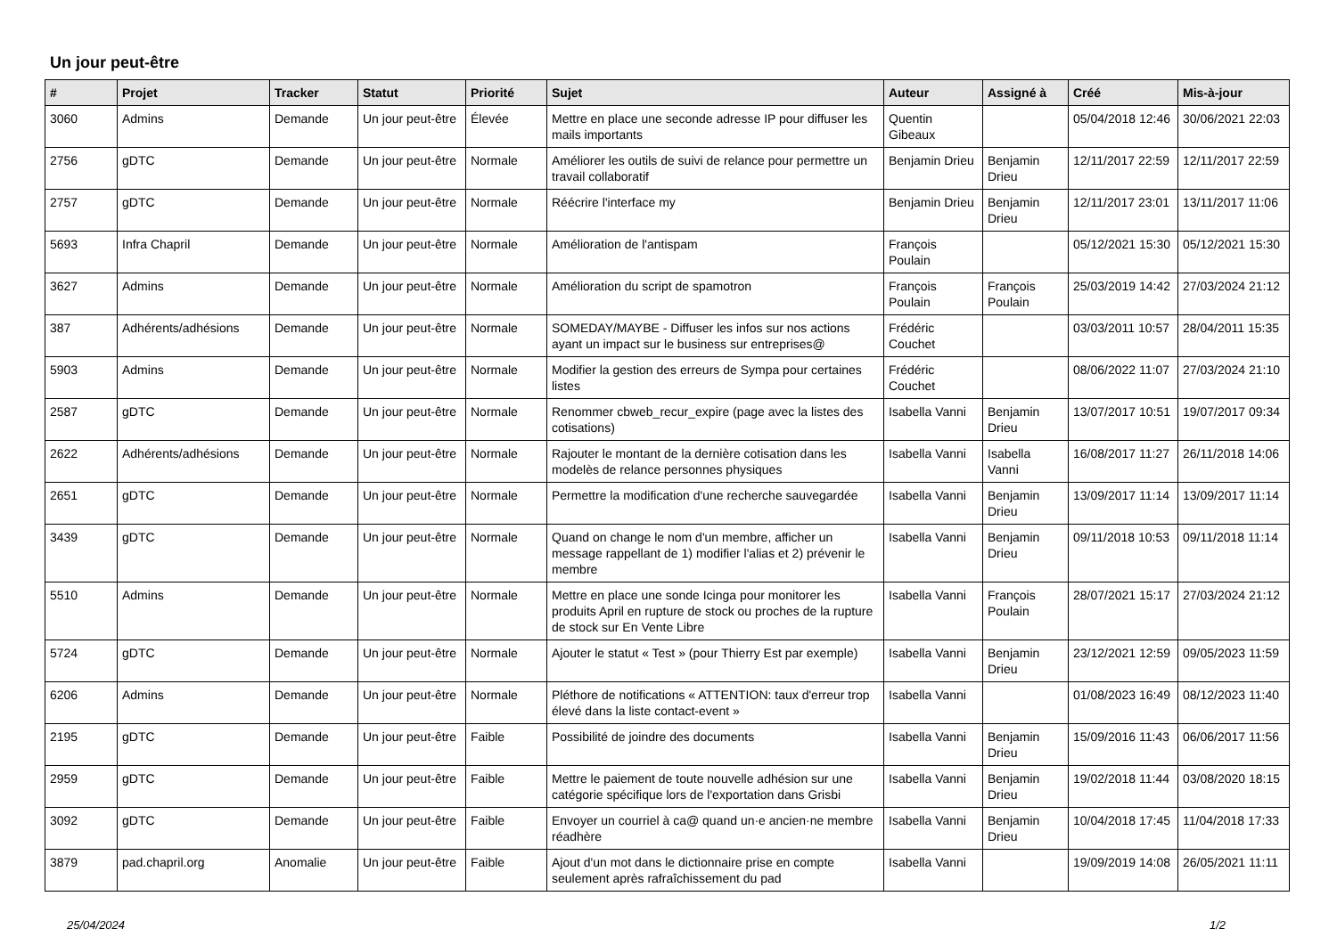Un jour peut-être
| # | Projet | Tracker | Statut | Priorité | Sujet | Auteur | Assigné à | Créé | Mis-à-jour |
| --- | --- | --- | --- | --- | --- | --- | --- | --- | --- |
| 3060 | Admins | Demande | Un jour peut-être | Élevée | Mettre en place une seconde adresse IP pour diffuser les mails importants | Quentin Gibeaux | | 05/04/2018 12:46 | 30/06/2021 22:03 |
| 2756 | gDTC | Demande | Un jour peut-être | Normale | Améliorer les outils de suivi de relance pour permettre un travail collaboratif | Benjamin Drieu | Benjamin Drieu | 12/11/2017 22:59 | 12/11/2017 22:59 |
| 2757 | gDTC | Demande | Un jour peut-être | Normale | Réécrire l'interface my | Benjamin Drieu | Benjamin Drieu | 12/11/2017 23:01 | 13/11/2017 11:06 |
| 5693 | Infra Chapril | Demande | Un jour peut-être | Normale | Amélioration de l'antispam | François Poulain | | 05/12/2021 15:30 | 05/12/2021 15:30 |
| 3627 | Admins | Demande | Un jour peut-être | Normale | Amélioration du script de spamotron | François Poulain | François Poulain | 25/03/2019 14:42 | 27/03/2024 21:12 |
| 387 | Adhérents/adhésions | Demande | Un jour peut-être | Normale | SOMEDAY/MAYBE - Diffuser les infos sur nos actions ayant un impact sur le business sur entreprises@ | Frédéric Couchet | | 03/03/2011 10:57 | 28/04/2011 15:35 |
| 5903 | Admins | Demande | Un jour peut-être | Normale | Modifier la gestion des erreurs de Sympa pour certaines listes | Frédéric Couchet | | 08/06/2022 11:07 | 27/03/2024 21:10 |
| 2587 | gDTC | Demande | Un jour peut-être | Normale | Renommer cbweb_recur_expire (page avec la listes des cotisations) | Isabella Vanni | Benjamin Drieu | 13/07/2017 10:51 | 19/07/2017 09:34 |
| 2622 | Adhérents/adhésions | Demande | Un jour peut-être | Normale | Rajouter le montant de la dernière cotisation dans les modelès de relance personnes physiques | Isabella Vanni | Isabella Vanni | 16/08/2017 11:27 | 26/11/2018 14:06 |
| 2651 | gDTC | Demande | Un jour peut-être | Normale | Permettre la modification d'une recherche sauvegardée | Isabella Vanni | Benjamin Drieu | 13/09/2017 11:14 | 13/09/2017 11:14 |
| 3439 | gDTC | Demande | Un jour peut-être | Normale | Quand on change le nom d'un membre, afficher un message rappellant de 1) modifier l'alias et 2) prévenir le membre | Isabella Vanni | Benjamin Drieu | 09/11/2018 10:53 | 09/11/2018 11:14 |
| 5510 | Admins | Demande | Un jour peut-être | Normale | Mettre en place une sonde Icinga pour monitorer les produits April en rupture de stock ou proches de la rupture de stock sur En Vente Libre | Isabella Vanni | François Poulain | 28/07/2021 15:17 | 27/03/2024 21:12 |
| 5724 | gDTC | Demande | Un jour peut-être | Normale | Ajouter le statut « Test » (pour Thierry Est par exemple) | Isabella Vanni | Benjamin Drieu | 23/12/2021 12:59 | 09/05/2023 11:59 |
| 6206 | Admins | Demande | Un jour peut-être | Normale | Pléthore de notifications « ATTENTION: taux d'erreur trop élevé dans la liste contact-event » | Isabella Vanni | | 01/08/2023 16:49 | 08/12/2023 11:40 |
| 2195 | gDTC | Demande | Un jour peut-être | Faible | Possibilité de joindre des documents | Isabella Vanni | Benjamin Drieu | 15/09/2016 11:43 | 06/06/2017 11:56 |
| 2959 | gDTC | Demande | Un jour peut-être | Faible | Mettre le paiement de toute nouvelle adhésion sur une catégorie spécifique lors de l'exportation dans Grisbi | Isabella Vanni | Benjamin Drieu | 19/02/2018 11:44 | 03/08/2020 18:15 |
| 3092 | gDTC | Demande | Un jour peut-être | Faible | Envoyer un courriel à ca@ quand un·e ancien·ne membre réadhère | Isabella Vanni | Benjamin Drieu | 10/04/2018 17:45 | 11/04/2018 17:33 |
| 3879 | pad.chapril.org | Anomalie | Un jour peut-être | Faible | Ajout d'un mot dans le dictionnaire prise en compte seulement après rafraîchissement du pad | Isabella Vanni | | 19/09/2019 14:08 | 26/05/2021 11:11 |
25/04/2024 1/2